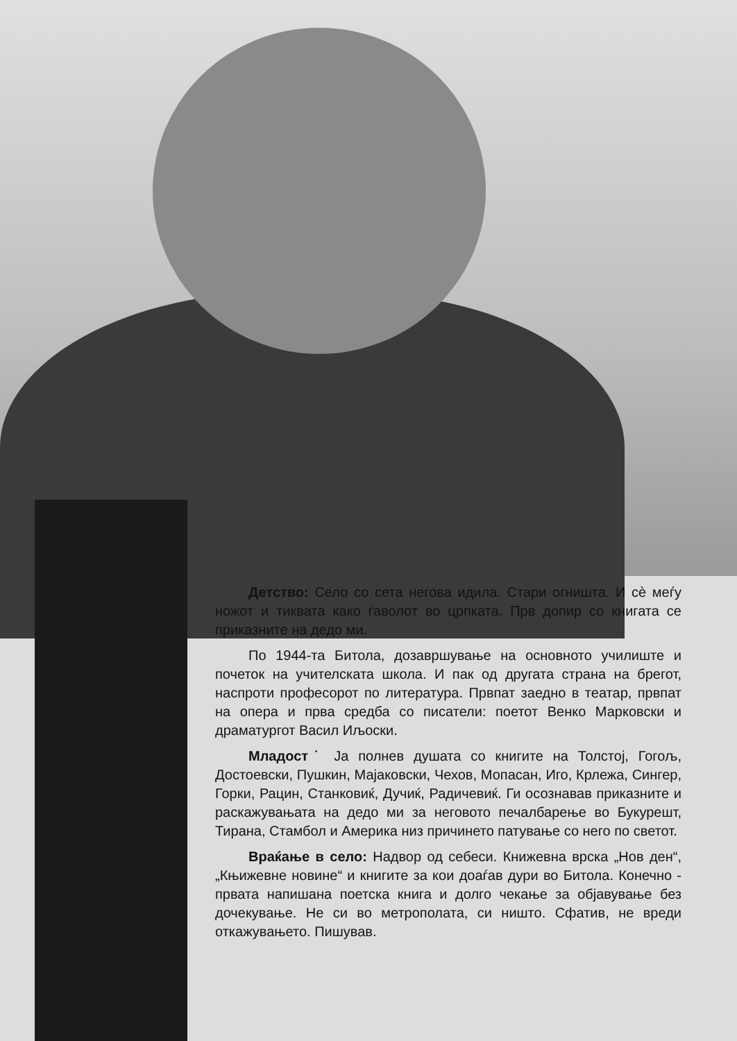Детство: Село со сета негова идила. Стари огништа. И сè меѓу ножот и тиквата како ѓаволот во црпката. Прв допир со книгата се приказните на дедо ми.
По 1944-та Битола, дозавршување на основното училиште и почеток на учителската школа. И пак од другата страна на брегот, наспроти професорот по литература. Првпат заедно в театар, првпат на опера и прва средба со писатели: поетот Венко Марковски и драматургот Васил Иљоски.
Младост˙ Ја полнев душата со книгите на Толстој, Гогољ, Достоевски, Пушкин, Мајаковски, Чехов, Мопасан, Иго, Крлежа, Сингер, Горки, Рацин, Станковиќ, Дучиќ, Радичевиќ. Ги осознавав приказните и раскажувањата на дедо ми за неговото печалбарење во Букурешт, Тирана, Стамбол и Америка низ причинето патување со него по светот.
Враќање в село: Надвор од себеси. Книжевна врска „Нов ден“, „Књижевне новине“ и книгите за кои доаѓав дури во Битола. Конечно - првата напишана поетска книга и долго чекање за објавување без дочекување. Не си во метрополата, си ништо. Сфатив, не вреди откажувањето. Пишував.